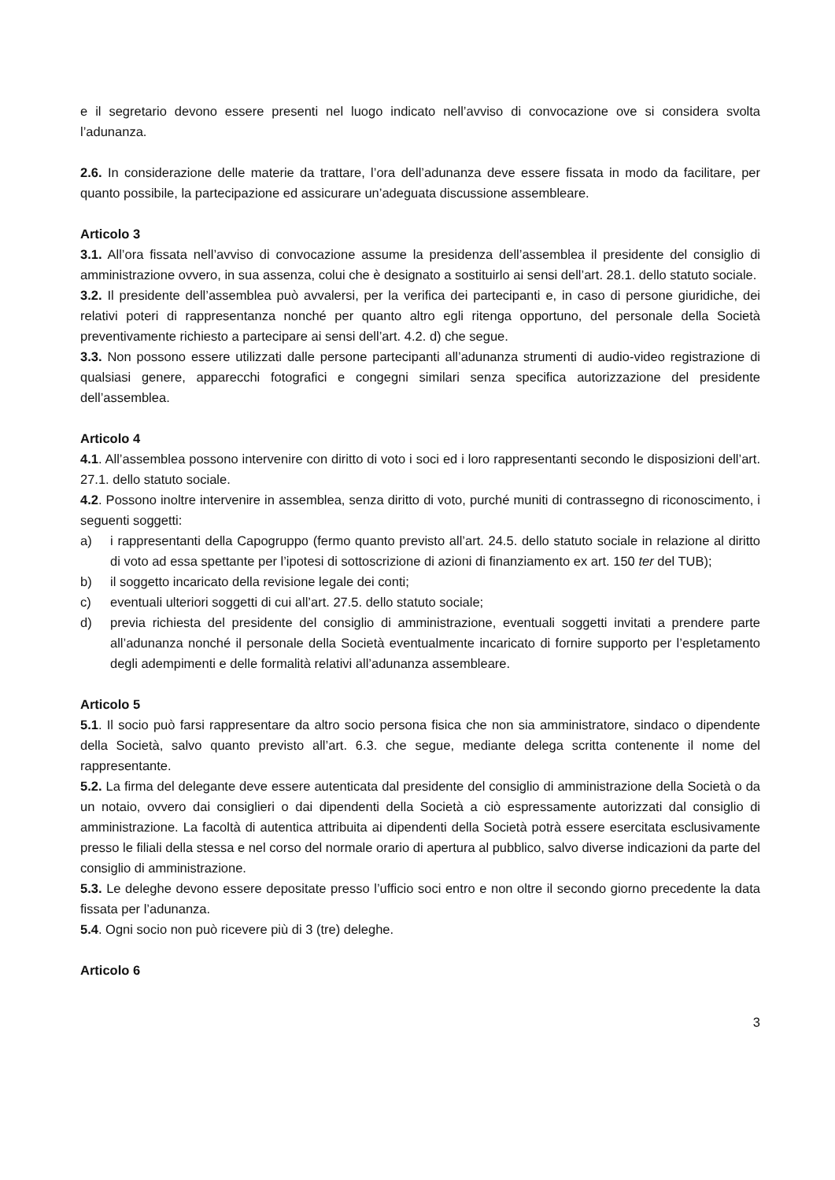e il segretario devono essere presenti nel luogo indicato nell’avviso di convocazione ove si considera svolta l’adunanza.
2.6. In considerazione delle materie da trattare, l’ora dell’adunanza deve essere fissata in modo da facilitare, per quanto possibile, la partecipazione ed assicurare un’adeguata discussione assembleare.
Articolo 3
3.1. All’ora fissata nell’avviso di convocazione assume la presidenza dell’assemblea il presidente del consiglio di amministrazione ovvero, in sua assenza, colui che è designato a sostituirlo ai sensi dell’art. 28.1. dello statuto sociale.
3.2. Il presidente dell’assemblea può avvalersi, per la verifica dei partecipanti e, in caso di persone giuridiche, dei relativi poteri di rappresentanza nonché per quanto altro egli ritenga opportuno, del personale della Società preventivamente richiesto a partecipare ai sensi dell’art. 4.2. d) che segue.
3.3. Non possono essere utilizzati dalle persone partecipanti all’adunanza strumenti di audio-video registrazione di qualsiasi genere, apparecchi fotografici e congegni similari senza specifica autorizzazione del presidente dell’assemblea.
Articolo 4
4.1. All’assemblea possono intervenire con diritto di voto i soci ed i loro rappresentanti secondo le disposizioni dell’art. 27.1. dello statuto sociale.
4.2. Possono inoltre intervenire in assemblea, senza diritto di voto, purché muniti di contrassegno di riconoscimento, i seguenti soggetti:
a) i rappresentanti della Capogruppo (fermo quanto previsto all’art. 24.5. dello statuto sociale in relazione al diritto di voto ad essa spettante per l’ipotesi di sottoscrizione di azioni di finanziamento ex art. 150 ter del TUB);
b) il soggetto incaricato della revisione legale dei conti;
c) eventuali ulteriori soggetti di cui all’art. 27.5. dello statuto sociale;
d) previa richiesta del presidente del consiglio di amministrazione, eventuali soggetti invitati a prendere parte all’adunanza nonché il personale della Società eventualmente incaricato di fornire supporto per l’espletamento degli adempimenti e delle formalità relativi all’adunanza assembleare.
Articolo 5
5.1. Il socio può farsi rappresentare da altro socio persona fisica che non sia amministratore, sindaco o dipendente della Società, salvo quanto previsto all’art. 6.3. che segue, mediante delega scritta contenente il nome del rappresentante.
5.2. La firma del delegante deve essere autenticata dal presidente del consiglio di amministrazione della Società o da un notaio, ovvero dai consiglieri o dai dipendenti della Società a ciò espressamente autorizzati dal consiglio di amministrazione. La facoltà di autentica attribuita ai dipendenti della Società potrà essere esercitata esclusivamente presso le filiali della stessa e nel corso del normale orario di apertura al pubblico, salvo diverse indicazioni da parte del consiglio di amministrazione.
5.3. Le deleghe devono essere depositate presso l’ufficio soci entro e non oltre il secondo giorno precedente la data fissata per l’adunanza.
5.4. Ogni socio non può ricevere più di 3 (tre) deleghe.
Articolo 6
3